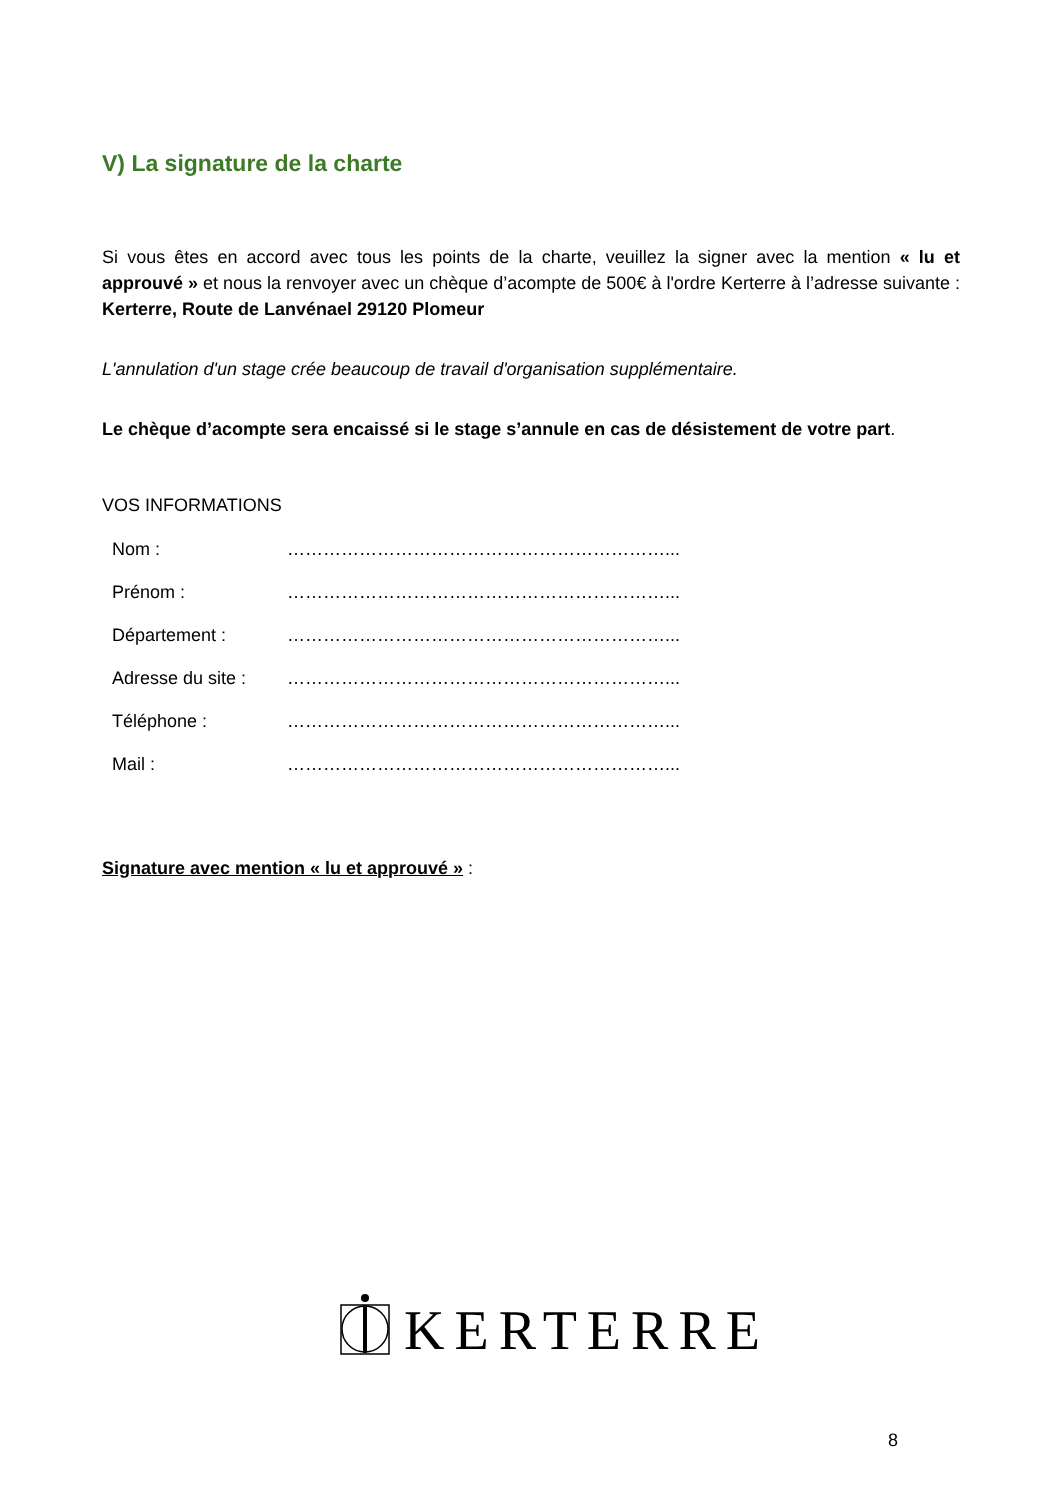V) La signature de la charte
Si vous êtes en accord avec tous les points de la charte, veuillez la signer avec la mention « lu et approuvé » et nous la renvoyer avec un chèque d’acompte de 500€ à l'ordre Kerterre à l’adresse suivante : Kerterre, Route de Lanvénael 29120 Plomeur
L'annulation d'un stage crée beaucoup de travail d'organisation supplémentaire.
Le chèque d’acompte sera encaissé si le stage s’annule en cas de désistement de votre part.
VOS INFORMATIONS
Nom :
………………………………………………………...
Prénom :
………………………………………………………...
Département :
………………………………………………………...
Adresse du site :
………………………………………………………...
Téléphone :
………………………………………………………...
Mail :
………………………………………………………...
Signature avec mention « lu et approuvé » :
KERTERRE
8